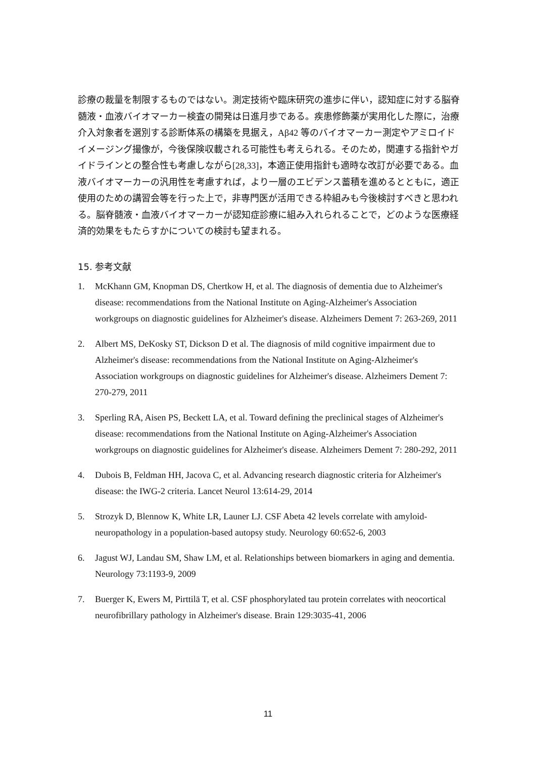診療の裁量を制限するものではない。測定技術や臨床研究の進歩に伴い，認知症に対する脳脊髄液・血液バイオマーカー検査の開発は日進月歩である。疾患修飾薬が実用化した際に，治療介入対象者を選別する診断体系の構築を見据え，Aβ42 等のバイオマーカー測定やアミロイドイメージング撮像が，今後保険収載される可能性も考えられる。そのため，関連する指針やガイドラインとの整合性も考慮しながら[28,33]，本適正使用指針も適時な改訂が必要である。血液バイオマーカーの汎用性を考慮すれば，より一層のエビデンス蓄積を進めるとともに，適正使用のための講習会等を行った上で，非専門医が活用できる枠組みも今後検討すべきと思われる。脳脊髄液・血液バイオマーカーが認知症診療に組み入れられることで，どのような医療経済的効果をもたらすかについての検討も望まれる。
15. 参考文献
1. McKhann GM, Knopman DS, Chertkow H, et al. The diagnosis of dementia due to Alzheimer's disease: recommendations from the National Institute on Aging-Alzheimer's Association workgroups on diagnostic guidelines for Alzheimer's disease. Alzheimers Dement 7: 263-269, 2011
2. Albert MS, DeKosky ST, Dickson D et al. The diagnosis of mild cognitive impairment due to Alzheimer's disease: recommendations from the National Institute on Aging-Alzheimer's Association workgroups on diagnostic guidelines for Alzheimer's disease. Alzheimers Dement 7: 270-279, 2011
3. Sperling RA, Aisen PS, Beckett LA, et al. Toward defining the preclinical stages of Alzheimer's disease: recommendations from the National Institute on Aging-Alzheimer's Association workgroups on diagnostic guidelines for Alzheimer's disease. Alzheimers Dement 7: 280-292, 2011
4. Dubois B, Feldman HH, Jacova C, et al. Advancing research diagnostic criteria for Alzheimer's disease: the IWG-2 criteria. Lancet Neurol 13:614-29, 2014
5. Strozyk D, Blennow K, White LR, Launer LJ. CSF Abeta 42 levels correlate with amyloid-neuropathology in a population-based autopsy study. Neurology 60:652-6, 2003
6. Jagust WJ, Landau SM, Shaw LM, et al. Relationships between biomarkers in aging and dementia. Neurology 73:1193-9, 2009
7. Buerger K, Ewers M, Pirttilä T, et al. CSF phosphorylated tau protein correlates with neocortical neurofibrillary pathology in Alzheimer's disease. Brain 129:3035-41, 2006
11